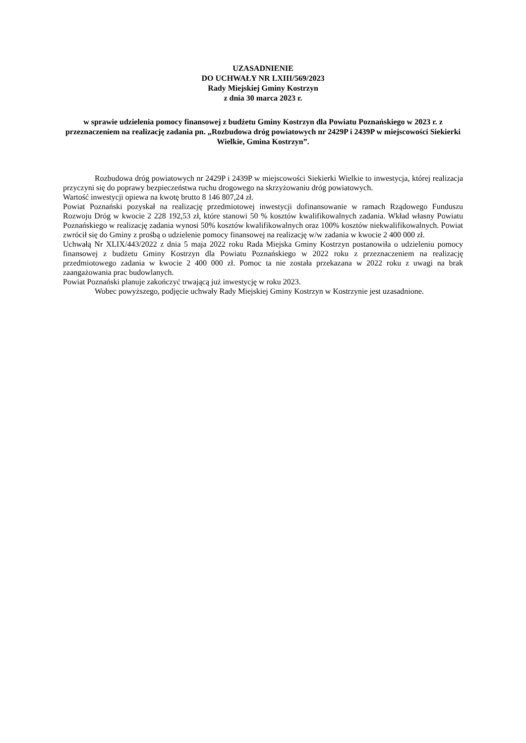UZASADNIENIE
DO UCHWAŁY NR LXIII/569/2023
Rady Miejskiej Gminy Kostrzyn
z dnia 30 marca 2023 r.
w sprawie udzielenia pomocy finansowej z budżetu Gminy Kostrzyn dla Powiatu Poznańskiego w 2023 r. z przeznaczeniem na realizację zadania pn. „Rozbudowa dróg powiatowych nr 2429P i 2439P w miejscowości Siekierki Wielkie, Gmina Kostrzyn”.
Rozbudowa dróg powiatowych nr 2429P i 2439P w miejscowości Siekierki Wielkie to inwestycja, której realizacja przyczyni się do poprawy bezpieczeństwa ruchu drogowego na skrzyżowaniu dróg powiatowych.
Wartość inwestycji opiewa na kwotę brutto 8 146 807,24 zł.
Powiat Poznański pozyskał na realizację przedmiotowej inwestycji dofinansowanie w ramach Rządowego Funduszu Rozwoju Dróg w kwocie 2 228 192,53 zł, które stanowi 50 % kosztów kwalifikowalnych zadania. Wkład własny Powiatu Poznańskiego w realizację zadania wynosi 50% kosztów kwalifikowalnych oraz 100% kosztów niekwalifikowalnych. Powiat zwrócił się do Gminy z prośbą o udzielenie pomocy finansowej na realizację w/w zadania w kwocie 2 400 000 zł.
Uchwałą Nr XLIX/443/2022 z dnia 5 maja 2022 roku Rada Miejska Gminy Kostrzyn postanowiła o udzieleniu pomocy finansowej z budżetu Gminy Kostrzyn dla Powiatu Poznańskiego w 2022 roku z przeznaczeniem na realizację przedmiotowego zadania w kwocie 2 400 000 zł. Pomoc ta nie została przekazana w 2022 roku z uwagi na brak zaangażowania prac budowlanych.
Powiat Poznański planuje zakończyć trwającą już inwestycję w roku 2023.
Wobec powyższego, podjęcie uchwały Rady Miejskiej Gminy Kostrzyn w Kostrzynie jest uzasadnione.